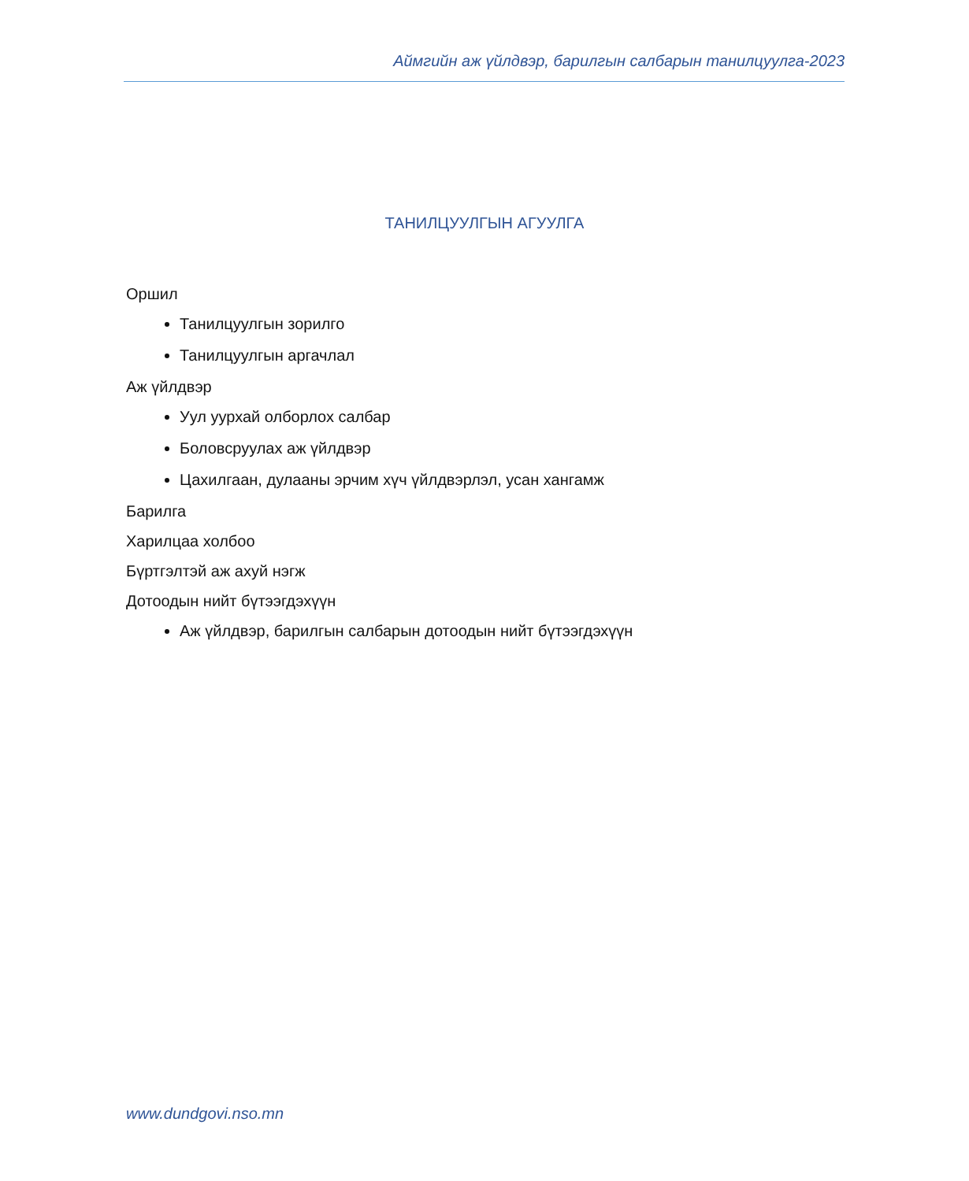Аймгийн аж үйлдвэр, барилгын салбарын танилцуулга-2023
ТАНИЛЦУУЛГЫН АГУУЛГА
Оршил
Танилцуулгын зорилго
Танилцуулгын аргачлал
Аж үйлдвэр
Уул уурхай олборлох салбар
Боловсруулах аж үйлдвэр
Цахилгаан, дулааны эрчим хүч үйлдвэрлэл, усан хангамж
Барилга
Харилцаа холбоо
Бүртгэлтэй аж ахуй нэгж
Дотоодын нийт бүтээгдэхүүн
Аж үйлдвэр, барилгын салбарын дотоодын нийт бүтээгдэхүүн
www.dundgovi.nso.mn